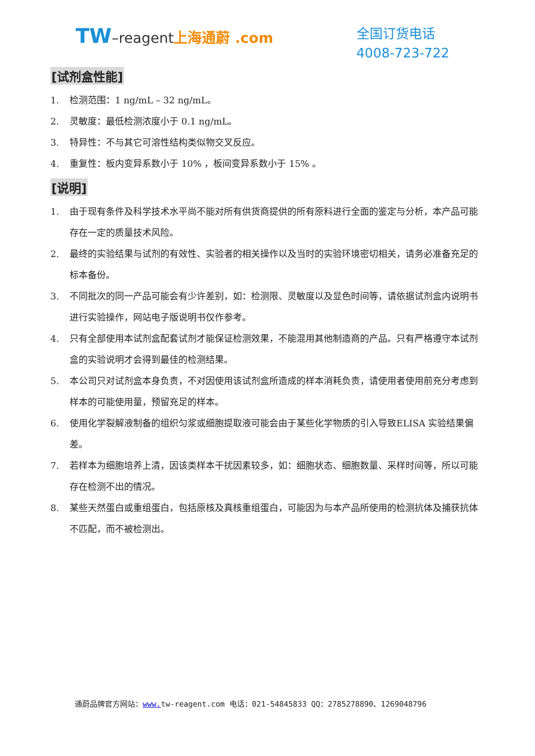TW–reagent 上海通蔚 .com
全国订货电话
4008-723-722
[试剂盒性能]
1. 检测范围：1 ng/mL – 32 ng/mL。
2. 灵敏度：最低检测浓度小于 0.1 ng/mL。
3. 特异性：不与其它可溶性结构类似物交叉反应。
4. 重复性：板内变异系数小于 10% ，板间变异系数小于 15% 。
[说明]
1. 由于现有条件及科学技术水平尚不能对所有供货商提供的所有原料进行全面的鉴定与分析，本产品可能存在一定的质量技术风险。
2. 最终的实验结果与试剂的有效性、实验者的相关操作以及当时的实验环境密切相关，请务必准备充足的标本备份。
3. 不同批次的同一产品可能会有少许差别，如：检测限、灵敏度以及显色时间等，请依据试剂盒内说明书进行实验操作，网站电子版说明书仅作参考。
4. 只有全部使用本试剂盒配套试剂才能保证检测效果，不能混用其他制造商的产品。只有严格遵守本试剂盒的实验说明才会得到最佳的检测结果。
5. 本公司只对试剂盒本身负责，不对因使用该试剂盒所造成的样本消耗负责，请使用者使用前充分考虑到样本的可能使用量，预留充足的样本。
6. 使用化学裂解液制备的组织匀浆或细胞提取液可能会由于某些化学物质的引入导致ELISA 实验结果偏差。
7. 若样本为细胞培养上清，因该类样本干扰因素较多，如：细胞状态、细胞数量、采样时间等，所以可能存在检测不出的情况。
8. 某些天然蛋白或重组蛋白，包括原核及真核重组蛋白，可能因为与本产品所使用的检测抗体及捕获抗体不匹配，而不被检测出。
通蔚品牌官方网站：www. tw-reagent.com 电话：021-54845833 QQ：2785278890、1269048796